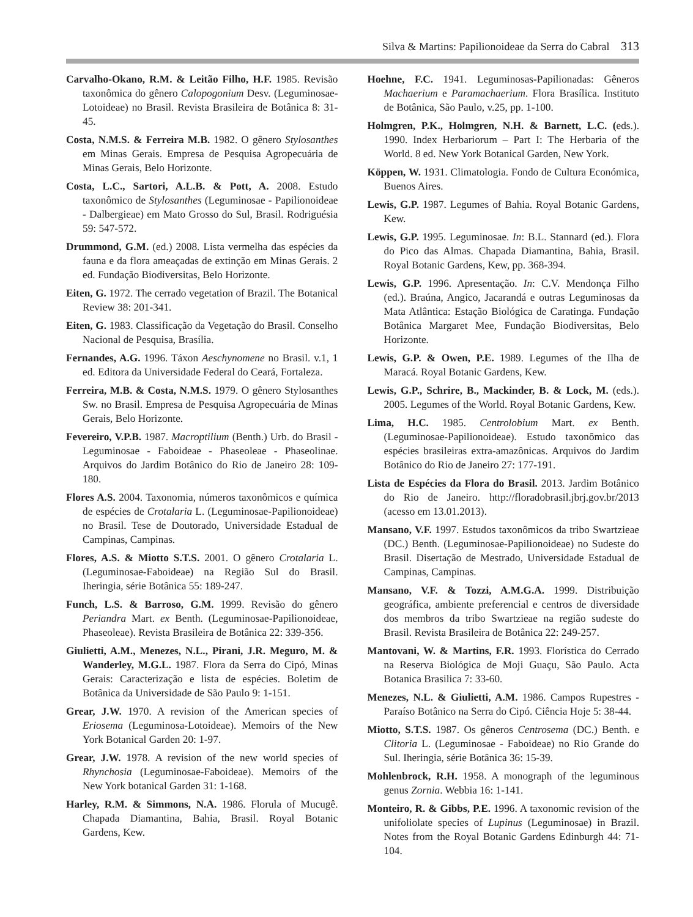Silva & Martins: Papilionoideae da Serra do Cabral 313
Carvalho-Okano, R.M. & Leitão Filho, H.F. 1985. Revisão taxonômica do gênero Calopogonium Desv. (Leguminosae-Lotoideae) no Brasil. Revista Brasileira de Botânica 8: 31-45.
Costa, N.M.S. & Ferreira M.B. 1982. O gênero Stylosanthes em Minas Gerais. Empresa de Pesquisa Agropecuária de Minas Gerais, Belo Horizonte.
Costa, L.C., Sartori, A.L.B. & Pott, A. 2008. Estudo taxonômico de Stylosanthes (Leguminosae - Papilionoideae - Dalbergieae) em Mato Grosso do Sul, Brasil. Rodriguésia 59: 547-572.
Drummond, G.M. (ed.) 2008. Lista vermelha das espécies da fauna e da flora ameaçadas de extinção em Minas Gerais. 2 ed. Fundação Biodiversitas, Belo Horizonte.
Eiten, G. 1972. The cerrado vegetation of Brazil. The Botanical Review 38: 201-341.
Eiten, G. 1983. Classificação da Vegetação do Brasil. Conselho Nacional de Pesquisa, Brasília.
Fernandes, A.G. 1996. Táxon Aeschynomene no Brasil. v.1, 1 ed. Editora da Universidade Federal do Ceará, Fortaleza.
Ferreira, M.B. & Costa, N.M.S. 1979. O gênero Stylosanthes Sw. no Brasil. Empresa de Pesquisa Agropecuária de Minas Gerais, Belo Horizonte.
Fevereiro, V.P.B. 1987. Macroptilium (Benth.) Urb. do Brasil - Leguminosae - Faboideae - Phaseoleae - Phaseolinae. Arquivos do Jardim Botânico do Rio de Janeiro 28: 109-180.
Flores A.S. 2004. Taxonomia, números taxonômicos e química de espécies de Crotalaria L. (Leguminosae-Papilionoideae) no Brasil. Tese de Doutorado, Universidade Estadual de Campinas, Campinas.
Flores, A.S. & Miotto S.T.S. 2001. O gênero Crotalaria L. (Leguminosae-Faboideae) na Região Sul do Brasil. Iheringia, série Botânica 55: 189-247.
Funch, L.S. & Barroso, G.M. 1999. Revisão do gênero Periandra Mart. ex Benth. (Leguminosae-Papilionoideae, Phaseoleae). Revista Brasileira de Botânica 22: 339-356.
Giulietti, A.M., Menezes, N.L., Pirani, J.R. Meguro, M. & Wanderley, M.G.L. 1987. Flora da Serra do Cipó, Minas Gerais: Caracterização e lista de espécies. Boletim de Botânica da Universidade de São Paulo 9: 1-151.
Grear, J.W. 1970. A revision of the American species of Eriosema (Leguminosa-Lotoideae). Memoirs of the New York Botanical Garden 20: 1-97.
Grear, J.W. 1978. A revision of the new world species of Rhynchosia (Leguminosae-Faboideae). Memoirs of the New York botanical Garden 31: 1-168.
Harley, R.M. & Simmons, N.A. 1986. Florula of Mucugê. Chapada Diamantina, Bahia, Brasil. Royal Botanic Gardens, Kew.
Hoehne, F.C. 1941. Leguminosas-Papilionadas: Gêneros Machaerium e Paramachaerium. Flora Brasílica. Instituto de Botânica, São Paulo, v.25, pp. 1-100.
Holmgren, P.K., Holmgren, N.H. & Barnett, L.C. (eds.). 1990. Index Herbariorum – Part I: The Herbaria of the World. 8 ed. New York Botanical Garden, New York.
Köppen, W. 1931. Climatologia. Fondo de Cultura Económica, Buenos Aires.
Lewis, G.P. 1987. Legumes of Bahia. Royal Botanic Gardens, Kew.
Lewis, G.P. 1995. Leguminosae. In: B.L. Stannard (ed.). Flora do Pico das Almas. Chapada Diamantina, Bahia, Brasil. Royal Botanic Gardens, Kew, pp. 368-394.
Lewis, G.P. 1996. Apresentação. In: C.V. Mendonça Filho (ed.). Braúna, Angico, Jacarandá e outras Leguminosas da Mata Atlântica: Estação Biológica de Caratinga. Fundação Botânica Margaret Mee, Fundação Biodiversitas, Belo Horizonte.
Lewis, G.P. & Owen, P.E. 1989. Legumes of the Ilha de Maracá. Royal Botanic Gardens, Kew.
Lewis, G.P., Schrire, B., Mackinder, B. & Lock, M. (eds.). 2005. Legumes of the World. Royal Botanic Gardens, Kew.
Lima, H.C. 1985. Centrolobium Mart. ex Benth. (Leguminosae-Papilionoideae). Estudo taxonômico das espécies brasileiras extra-amazônicas. Arquivos do Jardim Botânico do Rio de Janeiro 27: 177-191.
Lista de Espécies da Flora do Brasil. 2013. Jardim Botânico do Rio de Janeiro. http://floradobrasil.jbrj.gov.br/2013 (acesso em 13.01.2013).
Mansano, V.F. 1997. Estudos taxonômicos da tribo Swartzieae (DC.) Benth. (Leguminosae-Papilionoideae) no Sudeste do Brasil. Disertação de Mestrado, Universidade Estadual de Campinas, Campinas.
Mansano, V.F. & Tozzi, A.M.G.A. 1999. Distribuição geográfica, ambiente preferencial e centros de diversidade dos membros da tribo Swartzieae na região sudeste do Brasil. Revista Brasileira de Botânica 22: 249-257.
Mantovani, W. & Martins, F.R. 1993. Florística do Cerrado na Reserva Biológica de Moji Guaçu, São Paulo. Acta Botanica Brasilica 7: 33-60.
Menezes, N.L. & Giulietti, A.M. 1986. Campos Rupestres - Paraíso Botânico na Serra do Cipó. Ciência Hoje 5: 38-44.
Miotto, S.T.S. 1987. Os gêneros Centrosema (DC.) Benth. e Clitoria L. (Leguminosae - Faboideae) no Rio Grande do Sul. Iheringia, série Botânica 36: 15-39.
Mohlenbrock, R.H. 1958. A monograph of the leguminous genus Zornia. Webbia 16: 1-141.
Monteiro, R. & Gibbs, P.E. 1996. A taxonomic revision of the unifoliolate species of Lupinus (Leguminosae) in Brazil. Notes from the Royal Botanic Gardens Edinburgh 44: 71-104.